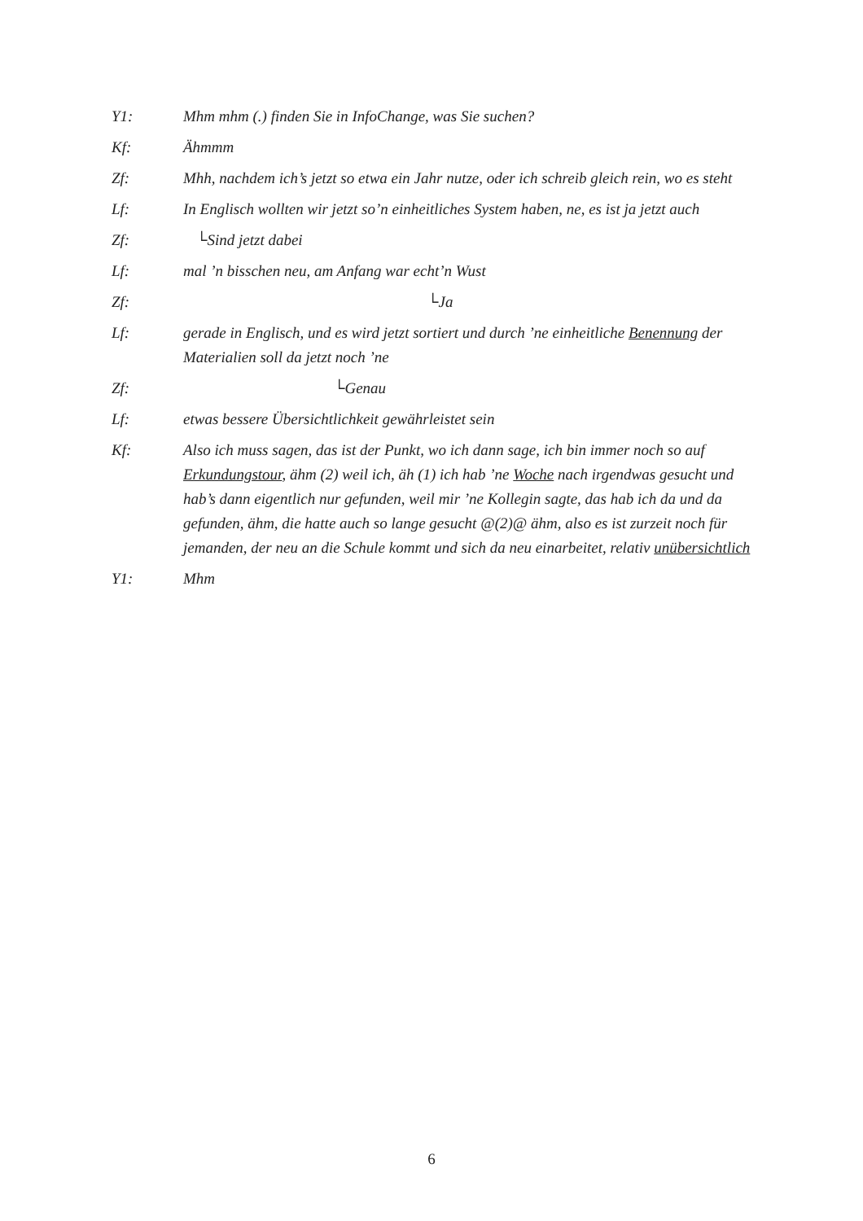Y1: Mhm mhm (.) finden Sie in InfoChange, was Sie suchen?
Kf: Ähmmm
Zf: Mhh, nachdem ich’s jetzt so etwa ein Jahr nutze, oder ich schreib gleich rein, wo es steht
Lf: In Englisch wollten wir jetzt so’n einheitliches System haben, ne, es ist ja jetzt auch
Zf: └Sind jetzt dabei
Lf: mal ’n bisschen neu, am Anfang war echt’n Wust
Zf: └Ja
Lf: gerade in Englisch, und es wird jetzt sortiert und durch ’ne einheitliche Benennung der Materialien soll da jetzt noch ’ne
Zf: └Genau
Lf: etwas bessere Übersichtlichkeit gewährleistet sein
Kf: Also ich muss sagen, das ist der Punkt, wo ich dann sage, ich bin immer noch so auf Erkundungstour, ähm (2) weil ich, äh (1) ich hab ’ne Woche nach irgendwas gesucht und hab’s dann eigentlich nur gefunden, weil mir ’ne Kollegin sagte, das hab ich da und da gefunden, ähm, die hatte auch so lange gesucht @(2)@ ähm, also es ist zurzeit noch für jemanden, der neu an die Schule kommt und sich da neu einarbeitet, relativ unübersichtlich
Y1: Mhm
6